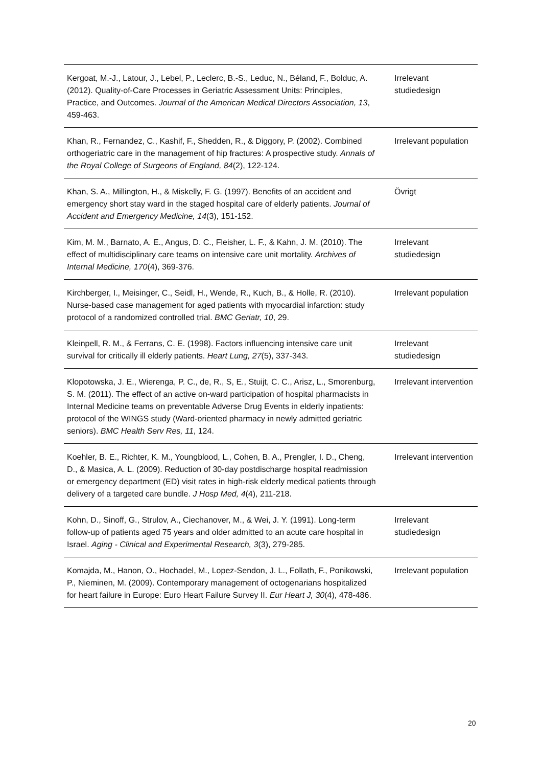| Kergoat, M.-J., Latour, J., Lebel, P., Leclerc, B.-S., Leduc, N., Béland, F., Bolduc, A. (2012). Quality-of-Care Processes in Geriatric Assessment Units: Principles, Practice, and Outcomes. Journal of the American Medical Directors Association, 13 , 459-463. | Irrelevant studiedesign |
| Khan, R., Fernandez, C., Kashif, F., Shedden, R., & Diggory, P. (2002). Combined orthogeriatric care in the management of hip fractures: A prospective study. Annals of the Royal College of Surgeons of England, 84 (2), 122-124. | Irrelevant population |
| Khan, S. A., Millington, H., & Miskelly, F. G. (1997). Benefits of an accident and emergency short stay ward in the staged hospital care of elderly patients. Journal of Accident and Emergency Medicine, 14 (3), 151-152. | Övrigt |
| Kim, M. M., Barnato, A. E., Angus, D. C., Fleisher, L. F., & Kahn, J. M. (2010). The effect of multidisciplinary care teams on intensive care unit mortality. Archives of Internal Medicine, 170 (4), 369-376. | Irrelevant studiedesign |
| Kirchberger, I., Meisinger, C., Seidl, H., Wende, R., Kuch, B., & Holle, R. (2010). Nurse-based case management for aged patients with myocardial infarction: study protocol of a randomized controlled trial. BMC Geriatr, 10 , 29. | Irrelevant population |
| Kleinpell, R. M., & Ferrans, C. E. (1998). Factors influencing intensive care unit survival for critically ill elderly patients. Heart Lung, 27 (5), 337-343. | Irrelevant studiedesign |
| Klopotowska, J. E., Wierenga, P. C., de, R., S, E., Stuijt, C. C., Arisz, L., Smorenburg, S. M. (2011). The effect of an active on-ward participation of hospital pharmacists in Internal Medicine teams on preventable Adverse Drug Events in elderly inpatients: protocol of the WINGS study (Ward-oriented pharmacy in newly admitted geriatric seniors). BMC Health Serv Res, 11 , 124. | Irrelevant intervention |
| Koehler, B. E., Richter, K. M., Youngblood, L., Cohen, B. A., Prengler, I. D., Cheng, D., & Masica, A. L. (2009). Reduction of 30-day postdischarge hospital readmission or emergency department (ED) visit rates in high-risk elderly medical patients through delivery of a targeted care bundle. J Hosp Med, 4 (4), 211-218. | Irrelevant intervention |
| Kohn, D., Sinoff, G., Strulov, A., Ciechanover, M., & Wei, J. Y. (1991). Long-term follow-up of patients aged 75 years and older admitted to an acute care hospital in Israel. Aging - Clinical and Experimental Research, 3 (3), 279-285. | Irrelevant studiedesign |
| Komajda, M., Hanon, O., Hochadel, M., Lopez-Sendon, J. L., Follath, F., Ponikowski, P., Nieminen, M. (2009). Contemporary management of octogenarians hospitalized for heart failure in Europe: Euro Heart Failure Survey II. Eur Heart J, 30 (4), 478-486. | Irrelevant population |
20